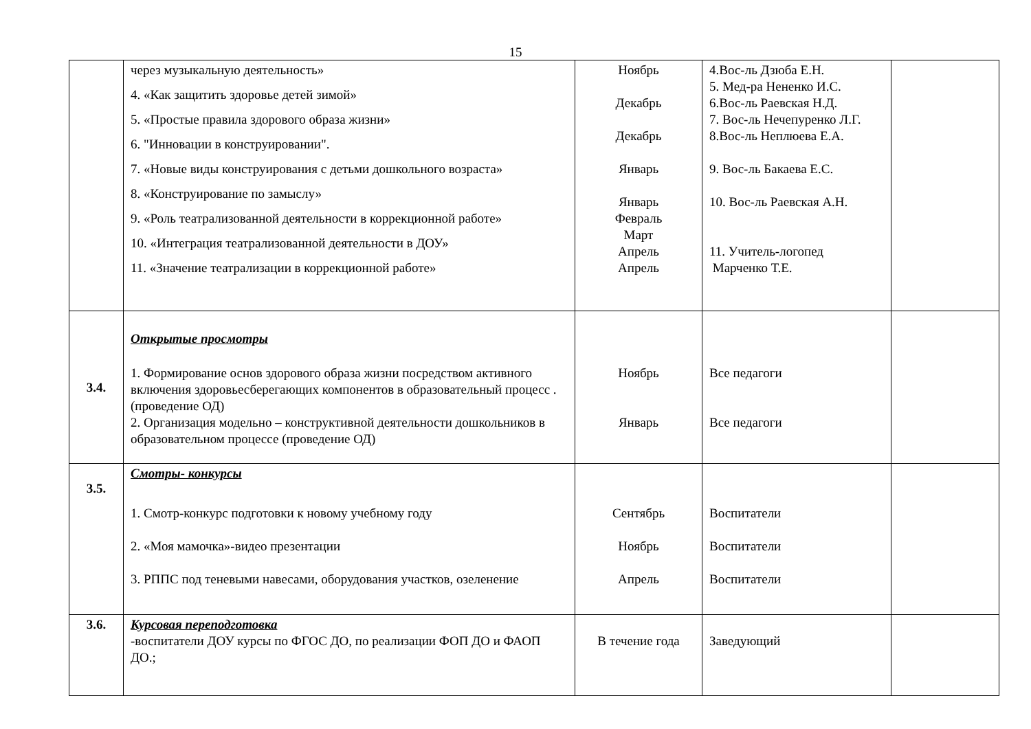15
| | через музыкальную деятельность» 4. «Как защитить здоровье детей зимой» 5. «Простые правила здорового образа жизни» 6. "Инновации в конструировании". 7. «Новые виды конструирования с детьми дошкольного возраста» 8. «Конструирование по замыслу» 9. «Роль театрализованной деятельности в коррекционной работе» 10. «Интеграция театрализованной деятельности в ДОУ» 11. «Значение театрализации в коррекционной работе» | Ноябрь Декабрь Декабрь Январь Январь Февраль Март Апрель Апрель | 4.Вос-ль Дзюба Е.Н. 5. Мед-ра Нененко И.С. 6.Вос-ль Раевская Н.Д. 7. Вос-ль Нечепуренко Л.Г. 8.Вос-ль Неплюева Е.А. 9. Вос-ль Бакаева Е.С. 10. Вос-ль Раевская А.Н. 11. Учитель-логопед Марченко Т.Е. | |
| 3.4. | Открытые просмотры 1. Формирование основ здорового образа жизни посредством активного включения здоровьесберегающих компонентов в образовательный процесс . (проведение ОД) 2. Организация модельно – конструктивной деятельности дошкольников в образовательном процессе (проведение ОД) | Ноябрь Январь | Все педагоги Все педагоги | |
| 3.5. | Смотры- конкурсы 1. Смотр-конкурс подготовки к новому учебному году 2. «Моя мамочка»-видео презентации 3. РППС под теневыми навесами, оборудования участков, озеленение | Сентябрь Ноябрь Апрель | Воспитатели Воспитатели Воспитатели | |
| 3.6. | Курсовая переподготовка -воспитатели ДОУ курсы по ФГОС ДО, по реализации ФОП ДО и ФАОП ДО.; | В течение года | Заведующий | |